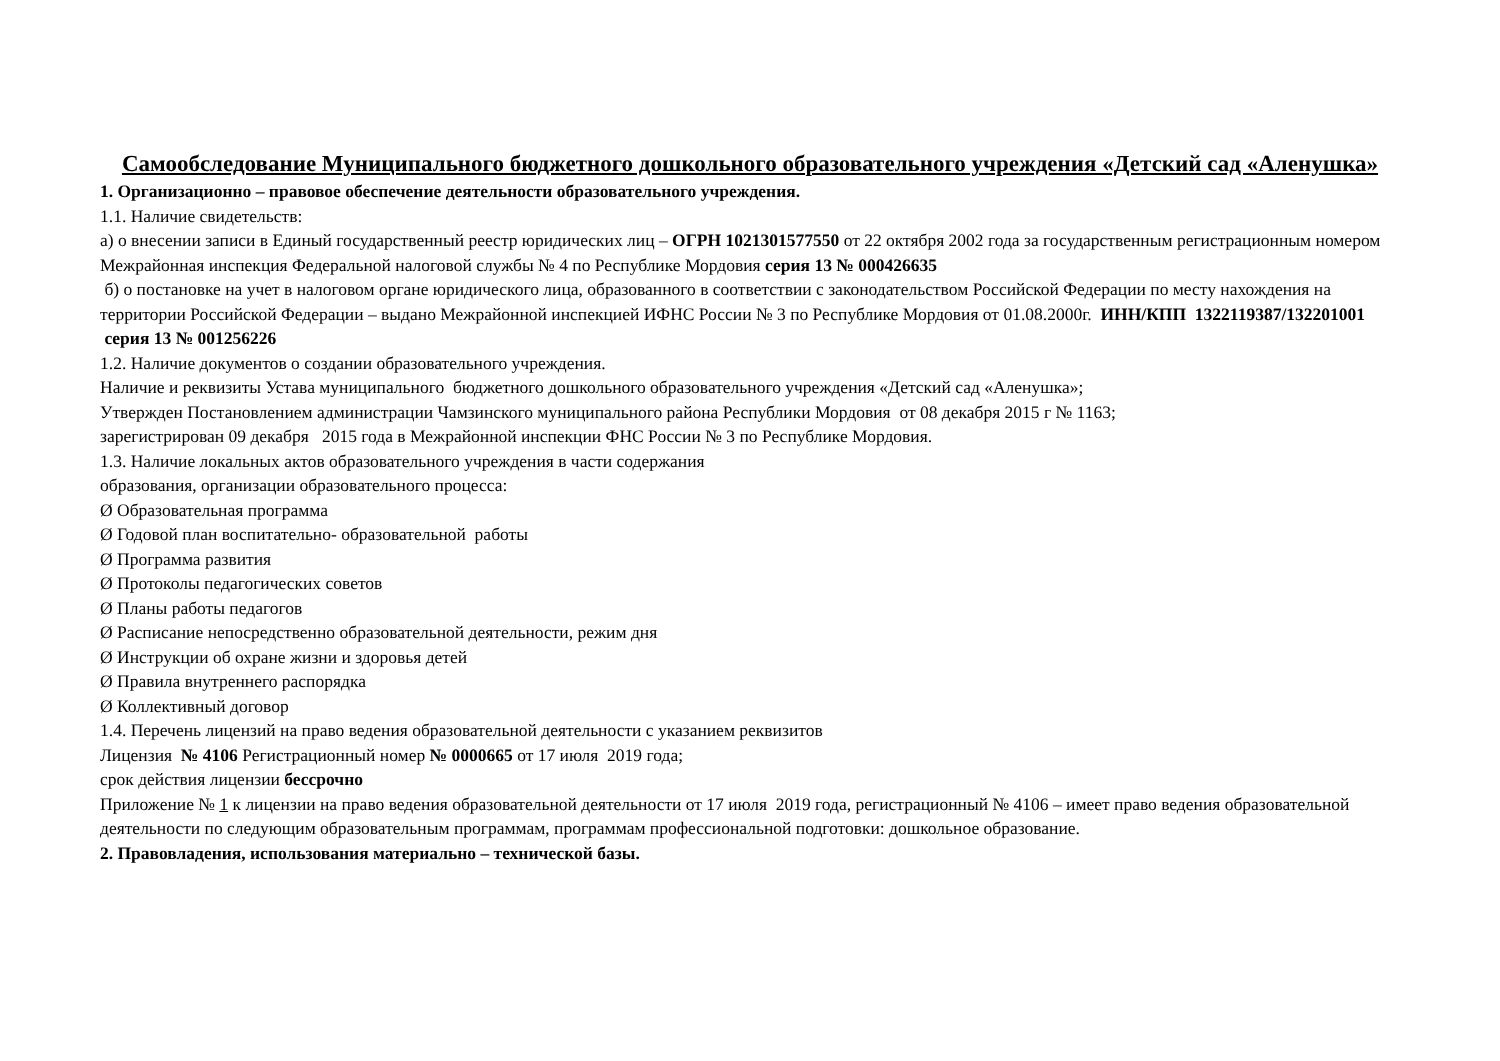Самообследование Муниципального бюджетного дошкольного образовательного учреждения «Детский сад «Аленушка»
1. Организационно – правовое обеспечение деятельности образовательного учреждения.
1.1. Наличие свидетельств:
а) о внесении записи в Единый государственный реестр юридических лиц – ОГРН 1021301577550 от 22 октября 2002 года за государственным регистрационным номером Межрайонная инспекция Федеральной налоговой службы № 4 по Республике Мордовия серия 13 № 000426635
б) о постановке на учет в налоговом органе юридического лица, образованного в соответствии с законодательством Российской Федерации по месту нахождения на территории Российской Федерации – выдано Межрайонной инспекцией ИФНС России № 3 по Республике Мордовия от 01.08.2000г. ИНН/КПП 1322119387/132201001
серия 13 № 001256226
1.2. Наличие документов о создании образовательного учреждения.
Наличие и реквизиты Устава муниципального бюджетного дошкольного образовательного учреждения «Детский сад «Аленушка»;
Утвержден Постановлением администрации Чамзинского муниципального района Республики Мордовия от 08 декабря 2015 г № 1163;
зарегистрирован 09 декабря 2015 года в Межрайонной инспекции ФНС России № 3 по Республике Мордовия.
1.3. Наличие локальных актов образовательного учреждения в части содержания
образования, организации образовательного процесса:
Ø Образовательная программа
Ø Годовой план воспитательно- образовательной работы
Ø Программа развития
Ø Протоколы педагогических советов
Ø Планы работы педагогов
Ø Расписание непосредственно образовательной деятельности, режим дня
Ø Инструкции об охране жизни и здоровья детей
Ø Правила внутреннего распорядка
Ø Коллективный договор
1.4. Перечень лицензий на право ведения образовательной деятельности с указанием реквизитов
Лицензия № 4106 Регистрационный номер № 0000665 от 17 июля 2019 года;
срок действия лицензии бессрочно
Приложение № 1 к лицензии на право ведения образовательной деятельности от 17 июля 2019 года, регистрационный № 4106 – имеет право ведения образовательной деятельности по следующим образовательным программам, программам профессиональной подготовки: дошкольное образование.
2. Правовладения, использования материально – технической базы.